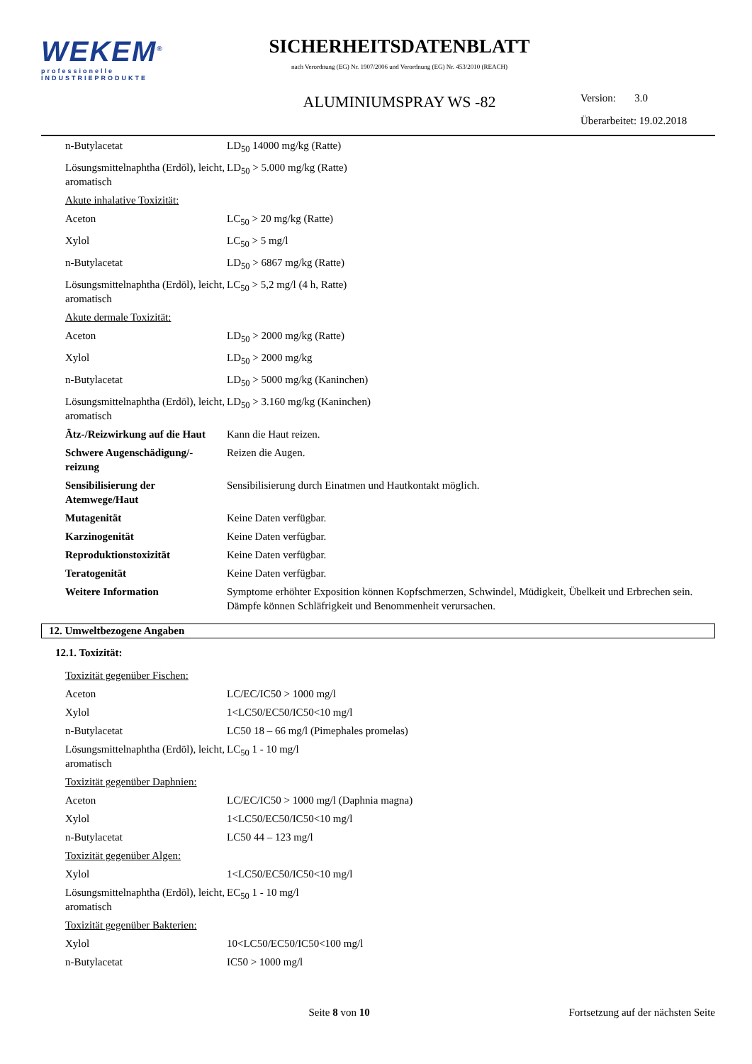WEKEM<sup>®</sup>
professionelle
INDUSTRIEPRODUKTE
SICHERHEITSDATENBLATT
nach Verordnung (EG) Nr. 1907/2006 und Verordnung (EG) Nr. 453/2010 (REACH)
ALUMINIUMSPRAY WS -82
Version: 3.0
Überarbeitet: 19.02.2018
| n-Butylacetat | LD<sub>50</sub> 14000 mg/kg (Ratte) |
| Lösungsmittelnaphtha (Erdöl), leicht, aromatisch | LD<sub>50</sub> > 5.000 mg/kg (Ratte) |
| Akute inhalative Toxizität: | |
| Aceton | LC<sub>50</sub> > 20 mg/kg (Ratte) |
| Xylol | LC<sub>50</sub> > 5 mg/l |
| n-Butylacetat | LD<sub>50</sub> > 6867 mg/kg (Ratte) |
| Lösungsmittelnaphtha (Erdöl), leicht, aromatisch | LC<sub>50</sub> > 5,2 mg/l (4 h, Ratte) |
| Akute dermale Toxizität: | |
| Aceton | LD<sub>50</sub> > 2000 mg/kg (Ratte) |
| Xylol | LD<sub>50</sub> > 2000 mg/kg |
| n-Butylacetat | LD<sub>50</sub> > 5000 mg/kg (Kaninchen) |
| Lösungsmittelnaphtha (Erdöl), leicht, aromatisch | LD<sub>50</sub> > 3.160 mg/kg (Kaninchen) |
| Ätz-/Reizwirkung auf die Haut | Kann die Haut reizen. |
| Schwere Augenschädigung/-reizung | Reizen die Augen. |
| Sensibilisierung der Atemwege/Haut | Sensibilisierung durch Einatmen und Hautkontakt möglich. |
| Mutagenität | Keine Daten verfügbar. |
| Karzinogenität | Keine Daten verfügbar. |
| Reproduktionstoxizität | Keine Daten verfügbar. |
| Teratogenität | Keine Daten verfügbar. |
| Weitere Information | Symptome erhöhter Exposition können Kopfschmerzen, Schwindel, Müdigkeit, Übelkeit und Erbrechen sein. Dämpfe können Schläfrigkeit und Benommenheit verursachen. |
12. Umweltbezogene Angaben
12.1. Toxizität:
| Toxizität gegenüber Fischen: | |
| Aceton | LC/EC/IC50 > 1000 mg/l |
| Xylol | 1<LC50/EC50/IC50<10 mg/l |
| n-Butylacetat | LC50 18 – 66 mg/l (Pimephales promelas) |
| Lösungsmittelnaphtha (Erdöl), leicht, aromatisch | LC<sub>50</sub> 1 - 10 mg/l |
| Toxizität gegenüber Daphnien: | |
| Aceton | LC/EC/IC50 > 1000 mg/l (Daphnia magna) |
| Xylol | 1<LC50/EC50/IC50<10 mg/l |
| n-Butylacetat | LC50 44 – 123 mg/l |
| Toxizität gegenüber Algen: | |
| Xylol | 1<LC50/EC50/IC50<10 mg/l |
| Lösungsmittelnaphtha (Erdöl), leicht, aromatisch | EC<sub>50</sub> 1 - 10 mg/l |
| Toxizität gegenüber Bakterien: | |
| Xylol | 10<LC50/EC50/IC50<100 mg/l |
| n-Butylacetat | IC50 > 1000 mg/l |
Seite 8 von 10 Fortsetzung auf der nächsten Seite